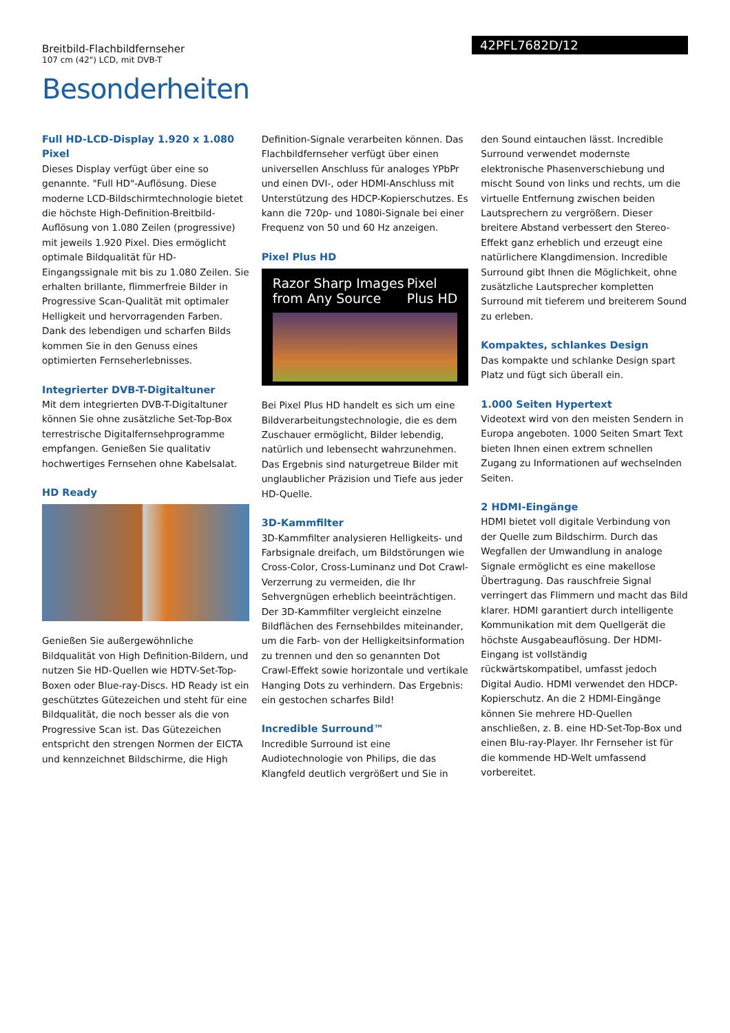Breitbild-Flachbildfernseher
107 cm (42") LCD, mit DVB-T
42PFL7682D/12
Besonderheiten
Full HD-LCD-Display 1.920 x 1.080 Pixel
Dieses Display verfügt über eine so genannte. "Full HD"-Auflösung. Diese moderne LCD-Bildschirmtechnologie bietet die höchste High-Definition-Breitbild-Auflösung von 1.080 Zeilen (progressive) mit jeweils 1.920 Pixel. Dies ermöglicht optimale Bildqualität für HD-Eingangssignale mit bis zu 1.080 Zeilen. Sie erhalten brillante, flimmerfreie Bilder in Progressive Scan-Qualität mit optimaler Helligkeit und hervorragenden Farben. Dank des lebendigen und scharfen Bilds kommen Sie in den Genuss eines optimierten Fernseherlebnisses.
Integrierter DVB-T-Digitaltuner
Mit dem integrierten DVB-T-Digitaltuner können Sie ohne zusätzliche Set-Top-Box terrestrische Digitalfernsehprogramme empfangen. Genießen Sie qualitativ hochwertiges Fernsehen ohne Kabelsalat.
HD Ready
Genießen Sie außergewöhnliche Bildqualität von High Definition-Bildern, und nutzen Sie HD-Quellen wie HDTV-Set-Top-Boxen oder Blue-ray-Discs. HD Ready ist ein geschütztes Gütezeichen und steht für eine Bildqualität, die noch besser als die von Progressive Scan ist. Das Gütezeichen entspricht den strengen Normen der EICTA und kennzeichnet Bildschirme, die High Definition-Signale verarbeiten können. Das Flachbildfernseher verfügt über einen universellen Anschluss für analoges YPbPr und einen DVI-, oder HDMI-Anschluss mit Unterstützung des HDCP-Kopierschutzes. Es kann die 720p- und 1080i-Signale bei einer Frequenz von 50 und 60 Hz anzeigen.
Pixel Plus HD
Razor Sharp Images
from Any Source Pixel
Plus HD
Bei Pixel Plus HD handelt es sich um eine Bildverarbeitungstechnologie, die es dem Zuschauer ermöglicht, Bilder lebendig, natürlich und lebensecht wahrzunehmen. Das Ergebnis sind naturgetreue Bilder mit unglaublicher Präzision und Tiefe aus jeder HD-Quelle.
3D-Kammfilter
3D-Kammfilter analysieren Helligkeits- und Farbsignale dreifach, um Bildstörungen wie Cross-Color, Cross-Luminanz und Dot Crawl-Verzerrung zu vermeiden, die Ihr Sehvergnügen erheblich beeinträchtigen. Der 3D-Kammfilter vergleicht einzelne Bildflächen des Fernsehbildes miteinander, um die Farb- von der Helligkeitsinformation zu trennen und den so genannten Dot Crawl-Effekt sowie horizontale und vertikale Hanging Dots zu verhindern. Das Ergebnis: ein gestochen scharfes Bild!
Incredible Surround™
Incredible Surround ist eine Audiotechnologie von Philips, die das Klangfeld deutlich vergrößert und Sie in den Sound eintauchen lässt. Incredible Surround verwendet modernste elektronische Phasenverschiebung und mischt Sound von links und rechts, um die virtuelle Entfernung zwischen beiden Lautsprechern zu vergrößern. Dieser breitere Abstand verbessert den Stereo-Effekt ganz erheblich und erzeugt eine natürlichere Klangdimension. Incredible Surround gibt Ihnen die Möglichkeit, ohne zusätzliche Lautsprecher kompletten Surround mit tieferem und breiterem Sound zu erleben.
Kompaktes, schlankes Design
Das kompakte und schlanke Design spart Platz und fügt sich überall ein.
1.000 Seiten Hypertext
Videotext wird von den meisten Sendern in Europa angeboten. 1000 Seiten Smart Text bieten Ihnen einen extrem schnellen Zugang zu Informationen auf wechselnden Seiten.
2 HDMI-Eingänge
HDMI bietet voll digitale Verbindung von der Quelle zum Bildschirm. Durch das Wegfallen der Umwandlung in analoge Signale ermöglicht es eine makellose Übertragung. Das rauschfreie Signal verringert das Flimmern und macht das Bild klarer. HDMI garantiert durch intelligente Kommunikation mit dem Quellgerät die höchste Ausgabeauflösung. Der HDMI-Eingang ist vollständig rückwärtskompatibel, umfasst jedoch Digital Audio. HDMI verwendet den HDCP-Kopierschutz. An die 2 HDMI-Eingänge können Sie mehrere HD-Quellen anschließen, z. B. eine HD-Set-Top-Box und einen Blu-ray-Player. Ihr Fernseher ist für die kommende HD-Welt umfassend vorbereitet.